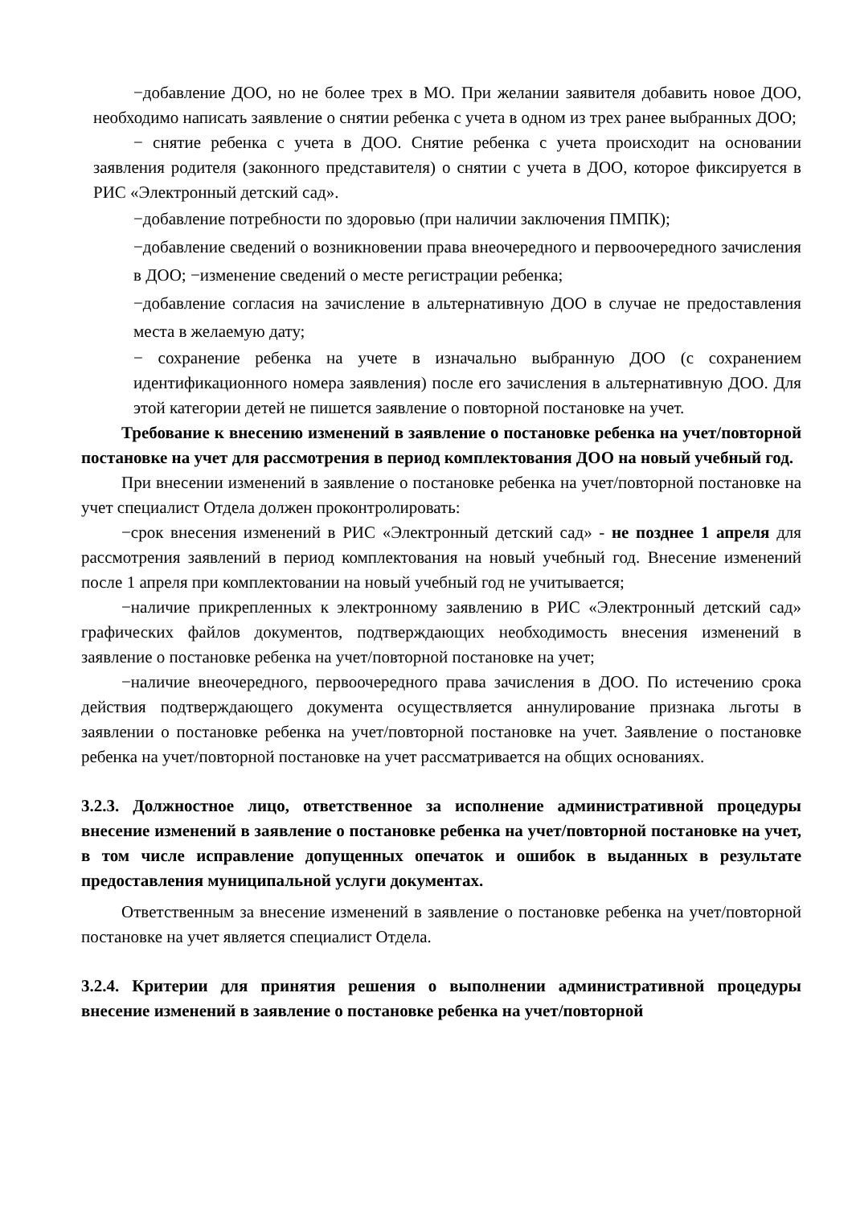−добавление ДОО, но не более трех в МО. При желании заявителя добавить новое ДОО, необходимо написать заявление о снятии ребенка с учета в одном из трех ранее выбранных ДОО;
− снятие ребенка с учета в ДОО. Снятие ребенка с учета происходит на основании заявления родителя (законного представителя) о снятии с учета в ДОО, которое фиксируется в РИС «Электронный детский сад».
−добавление потребности по здоровью (при наличии заключения ПМПК);
−добавление сведений о возникновении права внеочередного и первоочередного зачисления в ДОО; −изменение сведений о месте регистрации ребенка;
−добавление согласия на зачисление в альтернативную ДОО в случае не предоставления места в желаемую дату;
− сохранение ребенка на учете в изначально выбранную ДОО (с сохранением идентификационного номера заявления) после его зачисления в альтернативную ДОО. Для этой категории детей не пишется заявление о повторной постановке на учет.
Требование к внесению изменений в заявление о постановке ребенка на учет/повторной постановке на учет для рассмотрения в период комплектования ДОО на новый учебный год.
При внесении изменений в заявление о постановке ребенка на учет/повторной постановке на учет специалист Отдела должен проконтролировать:
−срок внесения изменений в РИС «Электронный детский сад» - не позднее 1 апреля для рассмотрения заявлений в период комплектования на новый учебный год. Внесение изменений после 1 апреля при комплектовании на новый учебный год не учитывается;
−наличие прикрепленных к электронному заявлению в РИС «Электронный детский сад» графических файлов документов, подтверждающих необходимость внесения изменений в заявление о постановке ребенка на учет/повторной постановке на учет;
−наличие внеочередного, первоочередного права зачисления в ДОО. По истечению срока действия подтверждающего документа осуществляется аннулирование признака льготы в заявлении о постановке ребенка на учет/повторной постановке на учет. Заявление о постановке ребенка на учет/повторной постановке на учет рассматривается на общих основаниях.
3.2.3. Должностное лицо, ответственное за исполнение административной процедуры внесение изменений в заявление о постановке ребенка на учет/повторной постановке на учет, в том числе исправление допущенных опечаток и ошибок в выданных в результате предоставления муниципальной услуги документах.
Ответственным за внесение изменений в заявление о постановке ребенка на учет/повторной постановке на учет является специалист Отдела.
3.2.4. Критерии для принятия решения о выполнении административной процедуры внесение изменений в заявление о постановке ребенка на учет/повторной